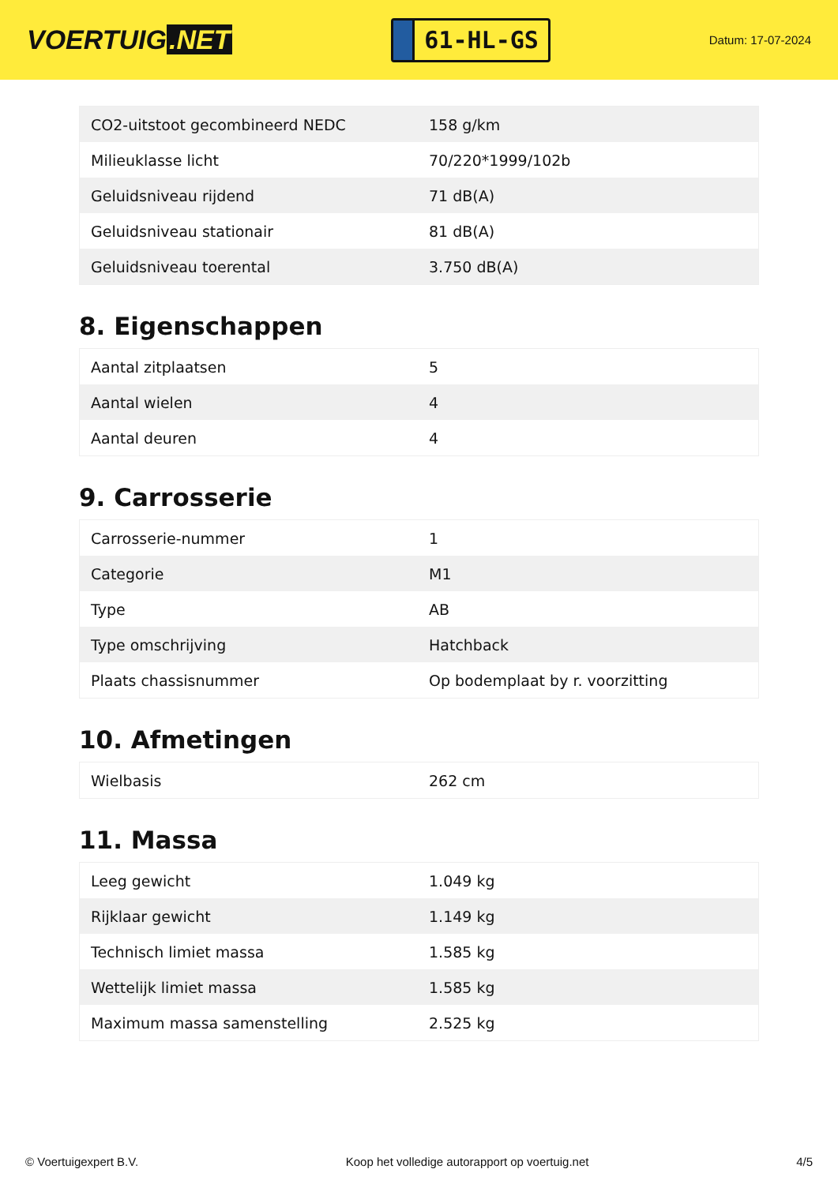VOERTUIG.NET
61-HL-GS
Datum: 17-07-2024
| CO2-uitstoot gecombineerd NEDC | 158 g/km |
| Milieuklasse licht | 70/220*1999/102b |
| Geluidsniveau rijdend | 71 dB(A) |
| Geluidsniveau stationair | 81 dB(A) |
| Geluidsniveau toerental | 3.750 dB(A) |
8. Eigenschappen
| Aantal zitplaatsen | 5 |
| Aantal wielen | 4 |
| Aantal deuren | 4 |
9. Carrosserie
| Carrosserie-nummer | 1 |
| Categorie | M1 |
| Type | AB |
| Type omschrijving | Hatchback |
| Plaats chassisnummer | Op bodemplaat by r. voorzitting |
10. Afmetingen
| Wielbasis | 262 cm |
11. Massa
| Leeg gewicht | 1.049 kg |
| Rijklaar gewicht | 1.149 kg |
| Technisch limiet massa | 1.585 kg |
| Wettelijk limiet massa | 1.585 kg |
| Maximum massa samenstelling | 2.525 kg |
© Voertuigexpert B.V. Koop het volledige autorapport op voertuig.net 4/5